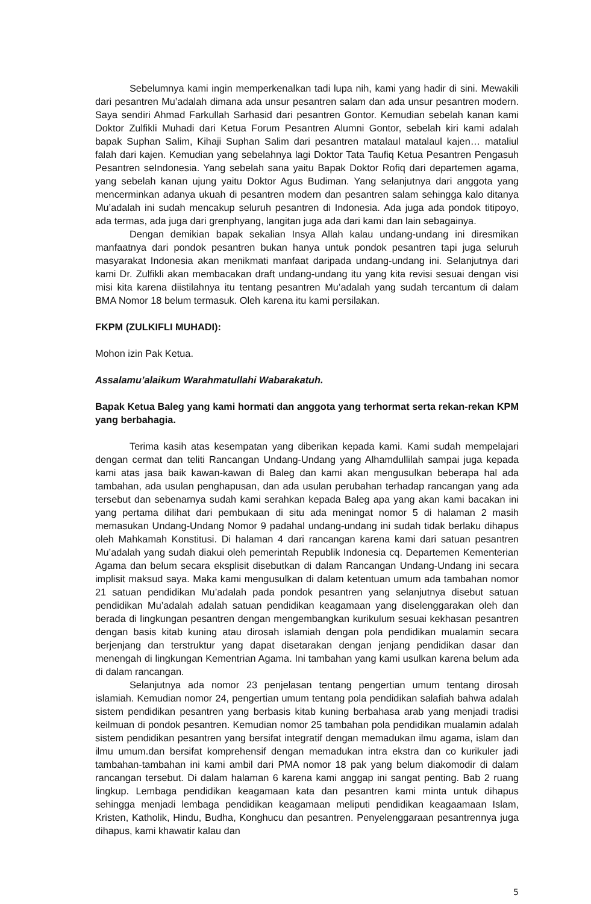Sebelumnya kami ingin memperkenalkan tadi lupa nih, kami yang hadir di sini. Mewakili dari pesantren Mu’adalah dimana ada unsur pesantren salam dan ada unsur pesantren modern. Saya sendiri Ahmad Farkullah Sarhasid dari pesantren Gontor. Kemudian sebelah kanan kami Doktor Zulfikli Muhadi dari Ketua Forum Pesantren Alumni Gontor, sebelah kiri kami adalah bapak Suphan Salim, Kihaji Suphan Salim dari pesantren matalaul matalaul kajen… mataliul falah dari kajen. Kemudian yang sebelahnya lagi Doktor Tata Taufiq Ketua Pesantren Pengasuh Pesantren seIndonesia. Yang sebelah sana yaitu Bapak Doktor Rofiq dari departemen agama, yang sebelah kanan ujung yaitu Doktor Agus Budiman. Yang selanjutnya dari anggota yang mencerminkan adanya ukuah di pesantren modern dan pesantren salam sehingga kalo ditanya Mu’adalah ini sudah mencakup seluruh pesantren di Indonesia. Ada juga ada pondok titipoyo, ada termas, ada juga dari grenphyang, langitan juga ada dari kami dan lain sebagainya.
Dengan demikian bapak sekalian Insya Allah kalau undang-undang ini diresmikan manfaatnya dari pondok pesantren bukan hanya untuk pondok pesantren tapi juga seluruh masyarakat Indonesia akan menikmati manfaat daripada undang-undang ini. Selanjutnya dari kami Dr. Zulfikli akan membacakan draft undang-undang itu yang kita revisi sesuai dengan visi misi kita karena diistilahnya itu tentang pesantren Mu’adalah yang sudah tercantum di dalam BMA Nomor 18 belum termasuk. Oleh karena itu kami persilakan.
FKPM (ZULKIFLI MUHADI):
Mohon izin Pak Ketua.
Assalamu’alaikum Warahmatullahi Wabarakatuh.
Bapak Ketua Baleg yang kami hormati dan anggota yang terhormat serta rekan-rekan KPM yang berbahagia.
Terima kasih atas kesempatan yang diberikan kepada kami. Kami sudah mempelajari dengan cermat dan teliti Rancangan Undang-Undang yang Alhamdullilah sampai juga kepada kami atas jasa baik kawan-kawan di Baleg dan kami akan mengusulkan beberapa hal ada tambahan, ada usulan penghapusan, dan ada usulan perubahan terhadap rancangan yang ada tersebut dan sebenarnya sudah kami serahkan kepada Baleg apa yang akan kami bacakan ini yang pertama dilihat dari pembukaan di situ ada meningat nomor 5 di halaman 2 masih memasukan Undang-Undang Nomor 9 padahal undang-undang ini sudah tidak berlaku dihapus oleh Mahkamah Konstitusi. Di halaman 4 dari rancangan karena kami dari satuan pesantren Mu’adalah yang sudah diakui oleh pemerintah Republik Indonesia cq. Departemen Kementerian Agama dan belum secara eksplisit disebutkan di dalam Rancangan Undang-Undang ini secara implisit maksud saya. Maka kami mengusulkan di dalam ketentuan umum ada tambahan nomor 21 satuan pendidikan Mu’adalah pada pondok pesantren yang selanjutnya disebut satuan pendidikan Mu’adalah adalah satuan pendidikan keagamaan yang diselenggarakan oleh dan berada di lingkungan pesantren dengan mengembangkan kurikulum sesuai kekhasan pesantren dengan basis kitab kuning atau dirosah islamiah dengan pola pendidikan mualamin secara berjenjang dan terstruktur yang dapat disetarakan dengan jenjang pendidikan dasar dan menengah di lingkungan Kementrian Agama. Ini tambahan yang kami usulkan karena belum ada di dalam rancangan.
Selanjutnya ada nomor 23 penjelasan tentang pengertian umum tentang dirosah islamiah. Kemudian nomor 24, pengertian umum tentang pola pendidikan salafiah bahwa adalah sistem pendidikan pesantren yang berbasis kitab kuning berbahasa arab yang menjadi tradisi keilmuan di pondok pesantren. Kemudian nomor 25 tambahan pola pendidikan mualamin adalah sistem pendidikan pesantren yang bersifat integratif dengan memadukan ilmu agama, islam dan ilmu umum.dan bersifat komprehensif dengan memadukan intra ekstra dan co kurikuler jadi tambahan-tambahan ini kami ambil dari PMA nomor 18 pak yang belum diakomodir di dalam rancangan tersebut. Di dalam halaman 6 karena kami anggap ini sangat penting. Bab 2 ruang lingkup. Lembaga pendidikan keagamaan kata dan pesantren kami minta untuk dihapus sehingga menjadi lembaga pendidikan keagamaan meliputi pendidikan keagaamaan Islam, Kristen, Katholik, Hindu, Budha, Konghucu dan pesantren. Penyelenggaraan pesantrennya juga dihapus, kami khawatir kalau dan
5